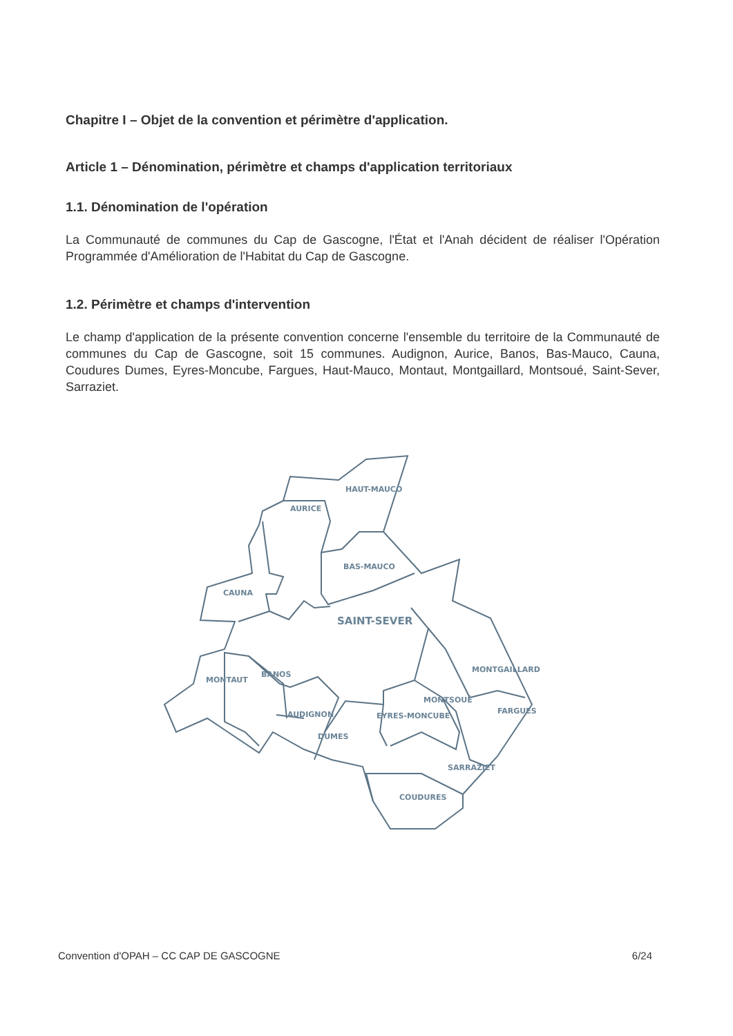Chapitre I – Objet de la convention et périmètre d'application.
Article 1 – Dénomination, périmètre et champs d'application territoriaux
1.1. Dénomination de l'opération
La Communauté de communes du Cap de Gascogne, l'État et l'Anah décident de réaliser l'Opération Programmée d'Amélioration de l'Habitat du Cap de Gascogne.
1.2. Périmètre et champs d'intervention
Le champ d'application de la présente convention concerne l'ensemble du territoire de la Communauté de communes du Cap de Gascogne, soit 15 communes. Audignon, Aurice, Banos, Bas-Mauco, Cauna, Coudures Dumes, Eyres-Moncube, Fargues, Haut-Mauco, Montaut, Montgaillard, Montsoué, Saint-Sever, Sarraziet.
HAUT-MAUCO
AURICE
BAS-MAUCO
CAUNA
SAINT-SEVER
BANOS
MONTAUT
MONTGAILLARD
MONTSOUÉ
FARGUES
AUDIGNON
EYRES-MONCUBE
DUMES
SARRAZIET
COUDURES
Convention d'OPAH – CC CAP DE GASCOGNE 6/24